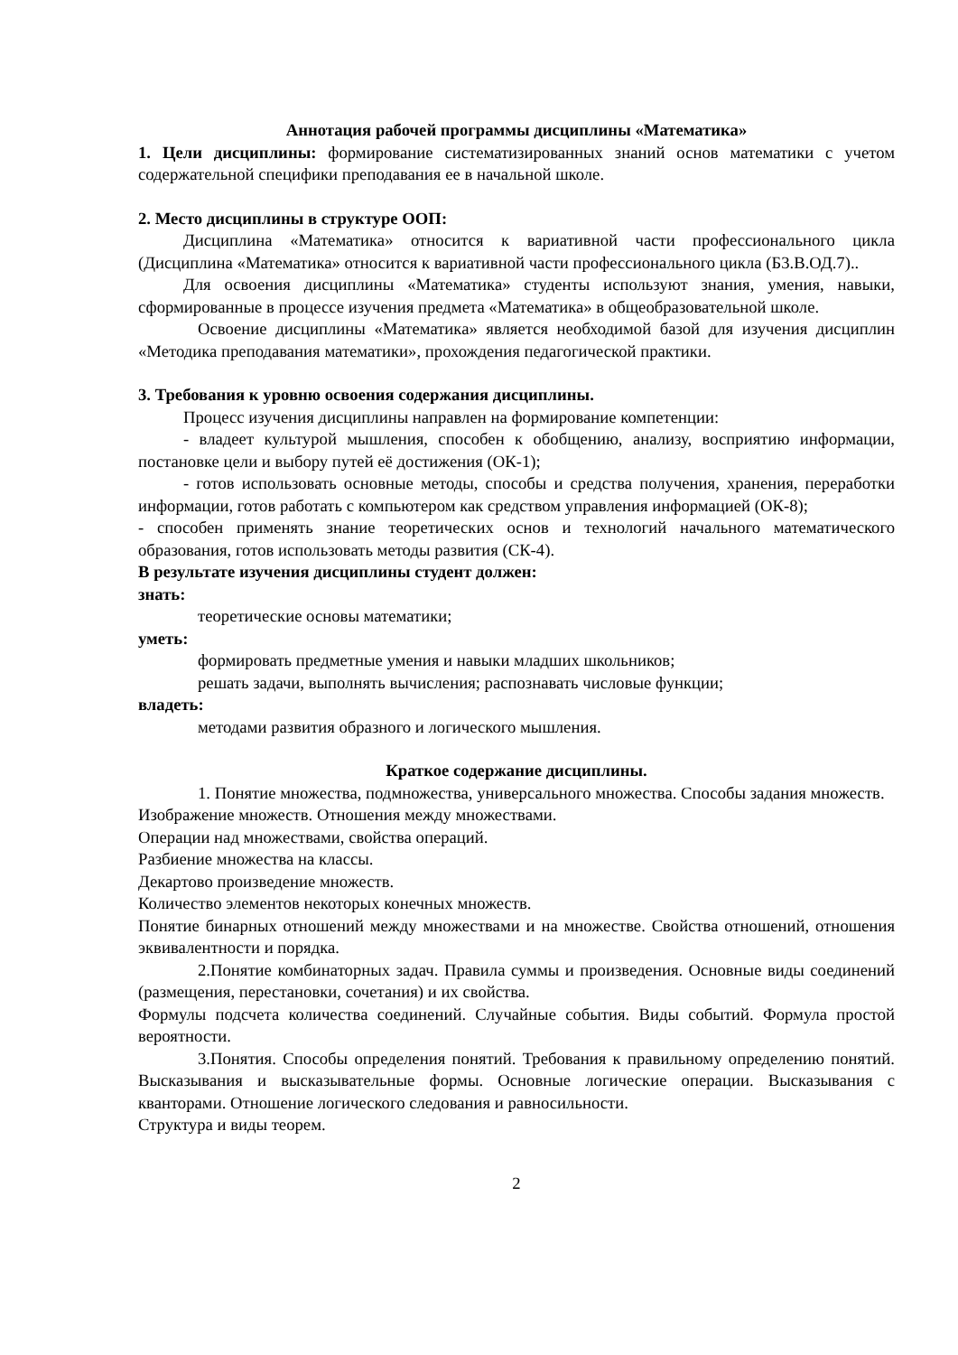Аннотация рабочей программы дисциплины «Математика»
1. Цели дисциплины: формирование систематизированных знаний основ математики с учетом содержательной специфики преподавания ее в начальной школе.
2. Место дисциплины в структуре ООП:
Дисциплина «Математика» относится к вариативной части профессионального цикла (Дисциплина «Математика» относится к вариативной части профессионального цикла (Б3.В.ОД.7)..
Для освоения дисциплины «Математика» студенты используют знания, умения, навыки, сформированные в процессе изучения предмета «Математика» в общеобразовательной школе.
Освоение дисциплины «Математика» является необходимой базой для изучения дисциплин «Методика преподавания математики», прохождения педагогической практики.
3. Требования к уровню освоения содержания дисциплины.
Процесс изучения дисциплины направлен на формирование компетенции:
- владеет культурой мышления, способен к обобщению, анализу, восприятию информации, постановке цели и выбору путей её достижения (ОК-1);
- готов использовать основные методы, способы и средства получения, хранения, переработки информации, готов работать с компьютером как средством управления информацией (ОК-8);
- способен применять знание теоретических основ и технологий начального математического образования, готов использовать методы развития (СК-4).
В результате изучения дисциплины студент должен:
знать:
теоретические основы математики;
уметь:
формировать предметные умения и навыки младших школьников;
решать задачи, выполнять вычисления; распознавать числовые функции;
владеть:
методами развития образного и логического мышления.
Краткое содержание дисциплины.
1. Понятие множества, подмножества, универсального множества. Способы задания множеств. Изображение множеств. Отношения между множествами.
Операции над множествами, свойства операций.
Разбиение множества на классы.
Декартово произведение множеств.
Количество элементов некоторых конечных множеств.
Понятие бинарных отношений между множествами и на множестве. Свойства отношений, отношения эквивалентности и порядка.
2.Понятие комбинаторных задач. Правила суммы и произведения. Основные виды соединений (размещения, перестановки, сочетания) и их свойства.
Формулы подсчета количества соединений. Случайные события. Виды событий. Формула простой вероятности.
3.Понятия. Способы определения понятий. Требования к правильному определению понятий. Высказывания и высказывательные формы. Основные логические операции. Высказывания с кванторами. Отношение логического следования и равносильности.
Структура и виды теорем.
2